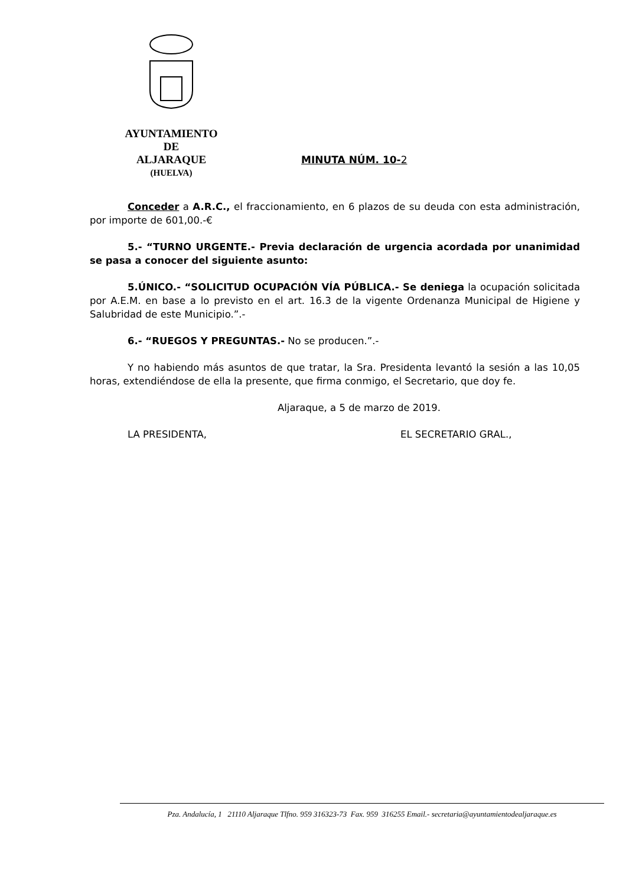AYUNTAMIENTO
DE
ALJARAQUE
(HUELVA)
MINUTA NÚM. 10-2
Conceder a A.R.C., el fraccionamiento, en 6 plazos de su deuda con esta administración, por importe de 601,00.-€
5.- “TURNO URGENTE.- Previa declaración de urgencia acordada por unanimidad se pasa a conocer del siguiente asunto:
5.ÚNICO.- “SOLICITUD OCUPACIÓN VÍA PÚBLICA.- Se deniega la ocupación solicitada por A.E.M. en base a lo previsto en el art. 16.3 de la vigente Ordenanza Municipal de Higiene y Salubridad de este Municipio.”.-
6.- “RUEGOS Y PREGUNTAS.- No se producen.”.-
Y no habiendo más asuntos de que tratar, la Sra. Presidenta levantó la sesión a las 10,05 horas, extendiéndose de ella la presente, que firma conmigo, el Secretario, que doy fe.
Aljaraque, a 5 de marzo de 2019.
LA PRESIDENTA, EL SECRETARIO GRAL.,
Pza. Andalucía, 1 21110 Aljaraque Tlfno. 959 316323-73 Fax. 959 316255 Email.- secretaria@ayuntamientodealjaraque.es